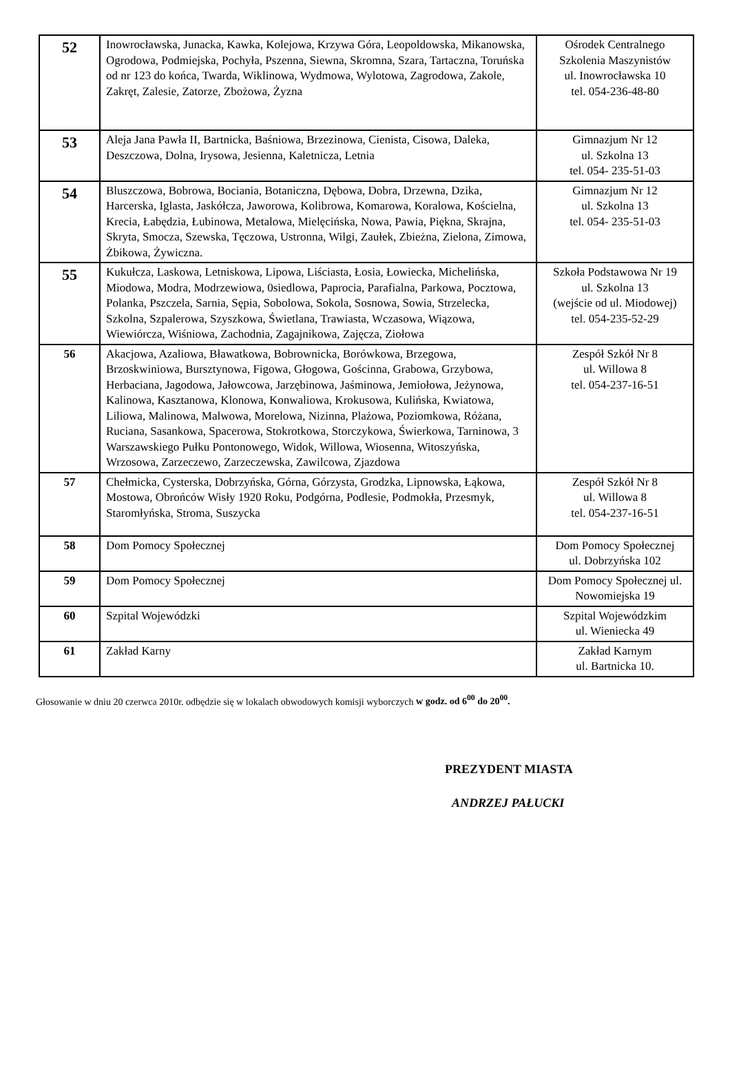| 52 | Inowrocławska, Junacka, Kawka, Kolejowa, Krzywa Góra, Leopoldowska, Mikanowska, Ogrodowa, Podmiejska, Pochyła, Pszenna, Siewna, Skromna, Szara, Tartaczna, Toruńska od nr 123 do końca, Twarda, Wiklinowa, Wydmowa, Wylotowa, Zagrodowa, Zakole, Zakręt, Zalesie, Zatorze, Zbożowa, Żyzna | Ośrodek Centralnego Szkolenia Maszynistów ul. Inowrocławska 10 tel. 054-236-48-80 |
| 53 | Aleja Jana Pawła II, Bartnicka, Baśniowa, Brzezinowa, Cienista, Cisowa, Daleka, Deszczowa, Dolna, Irysowa, Jesienna, Kaletnicza, Letnia | Gimnazjum Nr 12 ul. Szkolna 13 tel. 054- 235-51-03 |
| 54 | Bluszczowa, Bobrowa, Bociania, Botaniczna, Dębowa, Dobra, Drzewna, Dzika, Harcerska, Iglasta, Jaskółcza, Jaworowa, Kolibrowa, Komarowa, Koralowa, Kościelna, Krecia, Łabędzia, Łubinowa, Metalowa, Mielęcińska, Nowa, Pawia, Piękna, Skrajna, Skryta, Smocza, Szewska, Tęczowa, Ustronna, Wilgi, Zaułek, Zbieżna, Zielona, Zimowa, Żbikowa, Żywiczna. | Gimnazjum Nr 12 ul. Szkolna 13 tel. 054- 235-51-03 |
| 55 | Kukułcza, Laskowa, Letniskowa, Lipowa, Liściasta, Łosia, Łowiecka, Michelińska, Miodowa, Modra, Modrzewiowa, 0siedlowa, Paprocia, Parafialna, Parkowa, Pocztowa, Polanka, Pszczela, Sarnia, Sępia, Sobolowa, Sokola, Sosnowa, Sowia, Strzelecka, Szkolna, Szpalerowa, Szyszkowa, Świetlana, Trawiasta, Wczasowa, Wiązowa, Wiewiórcza, Wiśniowa, Zachodnia, Zagajnikowa, Zajęcza, Ziołowa | Szkoła Podstawowa Nr 19 ul. Szkolna 13 (wejście od ul. Miodowej) tel. 054-235-52-29 |
| 56 | Akacjowa, Azaliowa, Bławatkowa, Bobrownicka, Borówkowa, Brzegowa, Brzoskwiniowa, Bursztynowa, Figowa, Głogowa, Gościnna, Grabowa, Grzybowa, Herbaciana, Jagodowa, Jałowcowa, Jarzębinowa, Jaśminowa, Jemiołowa, Jeżynowa, Kalinowa, Kasztanowa, Klonowa, Konwaliowa, Krokusowa, Kulińska, Kwiatowa, Liliowa, Malinowa, Malwowa, Morelowa, Nizinna, Plażowa, Poziomkowa, Różana, Ruciana, Sasankowa, Spacerowa, Stokrotkowa, Storczykowa, Świerkowa, Tarninowa, 3 Warszawskiego Pułku Pontonowego, Widok, Willowa, Wiosenna, Witoszyńska, Wrzosowa, Zarzeczewo, Zarzeczewska, Zawilcowa, Zjazdowa | Zespół Szkół Nr 8 ul. Willowa 8 tel. 054-237-16-51 |
| 57 | Chełmicka, Cysterska, Dobrzyńska, Górna, Górzysta, Grodzka, Lipnowska, Łąkowa, Mostowa, Obrońców Wisły 1920 Roku, Podgórna, Podlesie, Podmokła, Przesmyk, Staromłyńska, Stroma, Suszycka | Zespół Szkół Nr 8 ul. Willowa 8 tel. 054-237-16-51 |
| 58 | Dom Pomocy Społecznej | Dom Pomocy Społecznej ul. Dobrzyńska 102 |
| 59 | Dom Pomocy Społecznej | Dom Pomocy Społecznej ul. Nowomiejska 19 |
| 60 | Szpital Wojewódzki | Szpital Wojewódzkim ul. Wieniecka 49 |
| 61 | Zakład Karny | Zakład Karnym ul. Bartnicka 10. |
Głosowanie w dniu 20 czerwca 2010r. odbędzie się w lokalach obwodowych komisji wyborczych w godz. od 6<sup>00</sup> do 20<sup>00</sup>.
PREZYDENT MIASTA
ANDRZEJ PAŁUCKI